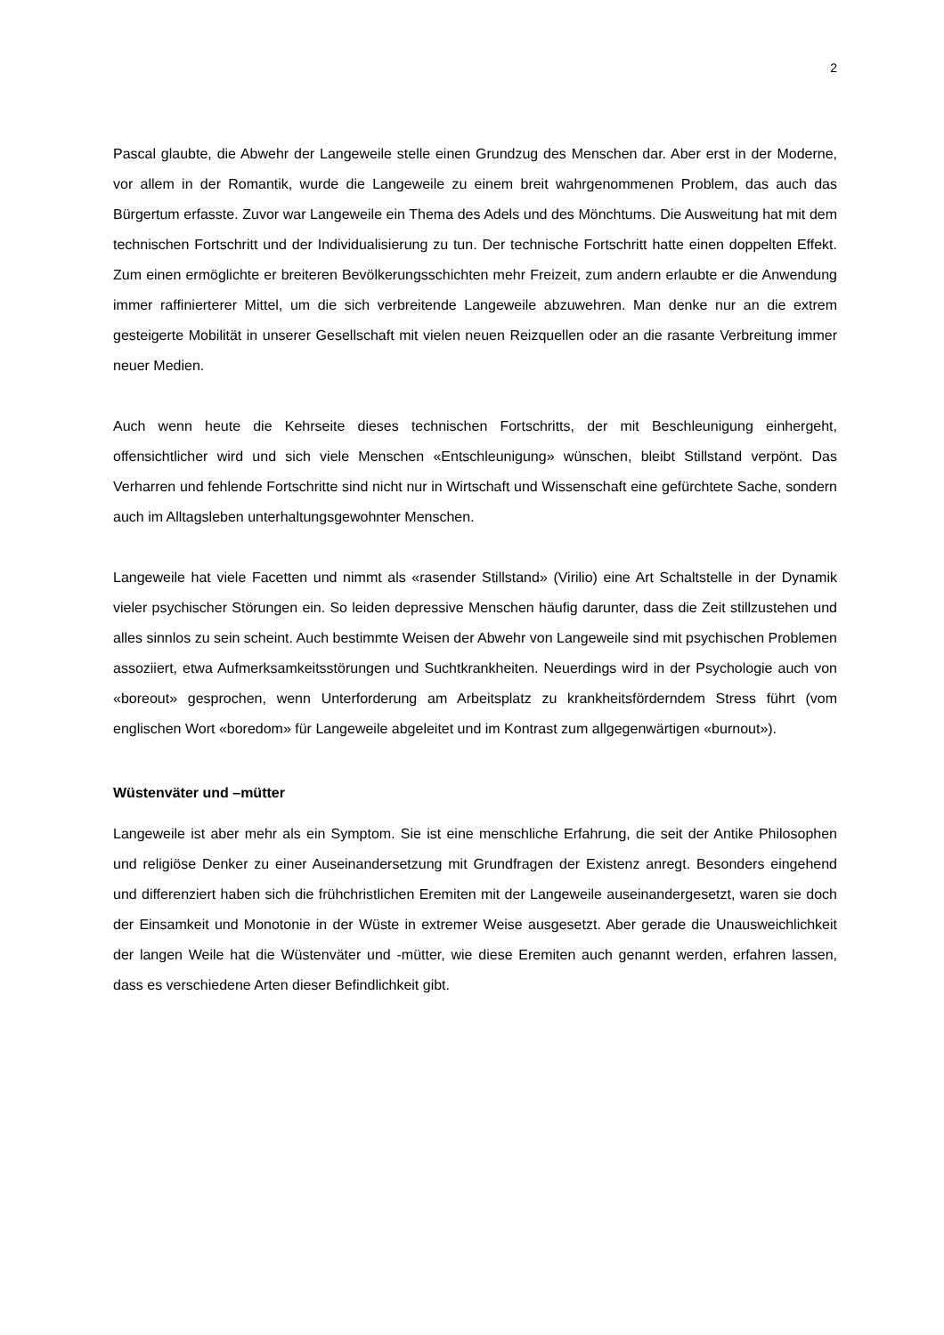2
Pascal glaubte, die Abwehr der Langeweile stelle einen Grundzug des Menschen dar. Aber erst in der Moderne, vor allem in der Romantik, wurde die Langeweile zu einem breit wahrgenommenen Problem, das auch das Bürgertum erfasste. Zuvor war Langeweile ein Thema des Adels und des Mönchtums. Die Ausweitung hat mit dem technischen Fortschritt und der Individualisierung zu tun. Der technische Fortschritt hatte einen doppelten Effekt. Zum einen ermöglichte er breiteren Bevölkerungsschichten mehr Freizeit, zum andern erlaubte er die Anwendung immer raffinierterer Mittel, um die sich verbreitende Langeweile abzuwehren. Man denke nur an die extrem gesteigerte Mobilität in unserer Gesellschaft mit vielen neuen Reizquellen oder an die rasante Verbreitung immer neuer Medien.
Auch wenn heute die Kehrseite dieses technischen Fortschritts, der mit Beschleunigung einhergeht, offensichtlicher wird und sich viele Menschen «Entschleunigung» wünschen, bleibt Stillstand verpönt. Das Verharren und fehlende Fortschritte sind nicht nur in Wirtschaft und Wissenschaft eine gefürchtete Sache, sondern auch im Alltagsleben unterhaltungsgewohnter Menschen.
Langeweile hat viele Facetten und nimmt als «rasender Stillstand» (Virilio) eine Art Schaltstelle in der Dynamik vieler psychischer Störungen ein. So leiden depressive Menschen häufig darunter, dass die Zeit stillzustehen und alles sinnlos zu sein scheint. Auch bestimmte Weisen der Abwehr von Langeweile sind mit psychischen Problemen assoziiert, etwa Aufmerksamkeitsstörungen und Suchtkrankheiten. Neuerdings wird in der Psychologie auch von «boreout» gesprochen, wenn Unterforderung am Arbeitsplatz zu krankheitsförderndem Stress führt (vom englischen Wort «boredom» für Langeweile abgeleitet und im Kontrast zum allgegenwärtigen «burnout»).
Wüstenväter und –mütter
Langeweile ist aber mehr als ein Symptom. Sie ist eine menschliche Erfahrung, die seit der Antike Philosophen und religiöse Denker zu einer Auseinandersetzung mit Grundfragen der Existenz anregt. Besonders eingehend und differenziert haben sich die frühchristlichen Eremiten mit der Langeweile auseinandergesetzt, waren sie doch der Einsamkeit und Monotonie in der Wüste in extremer Weise ausgesetzt. Aber gerade die Unausweichlichkeit der langen Weile hat die Wüstenväter und -mütter, wie diese Eremiten auch genannt werden, erfahren lassen, dass es verschiedene Arten dieser Befindlichkeit gibt.